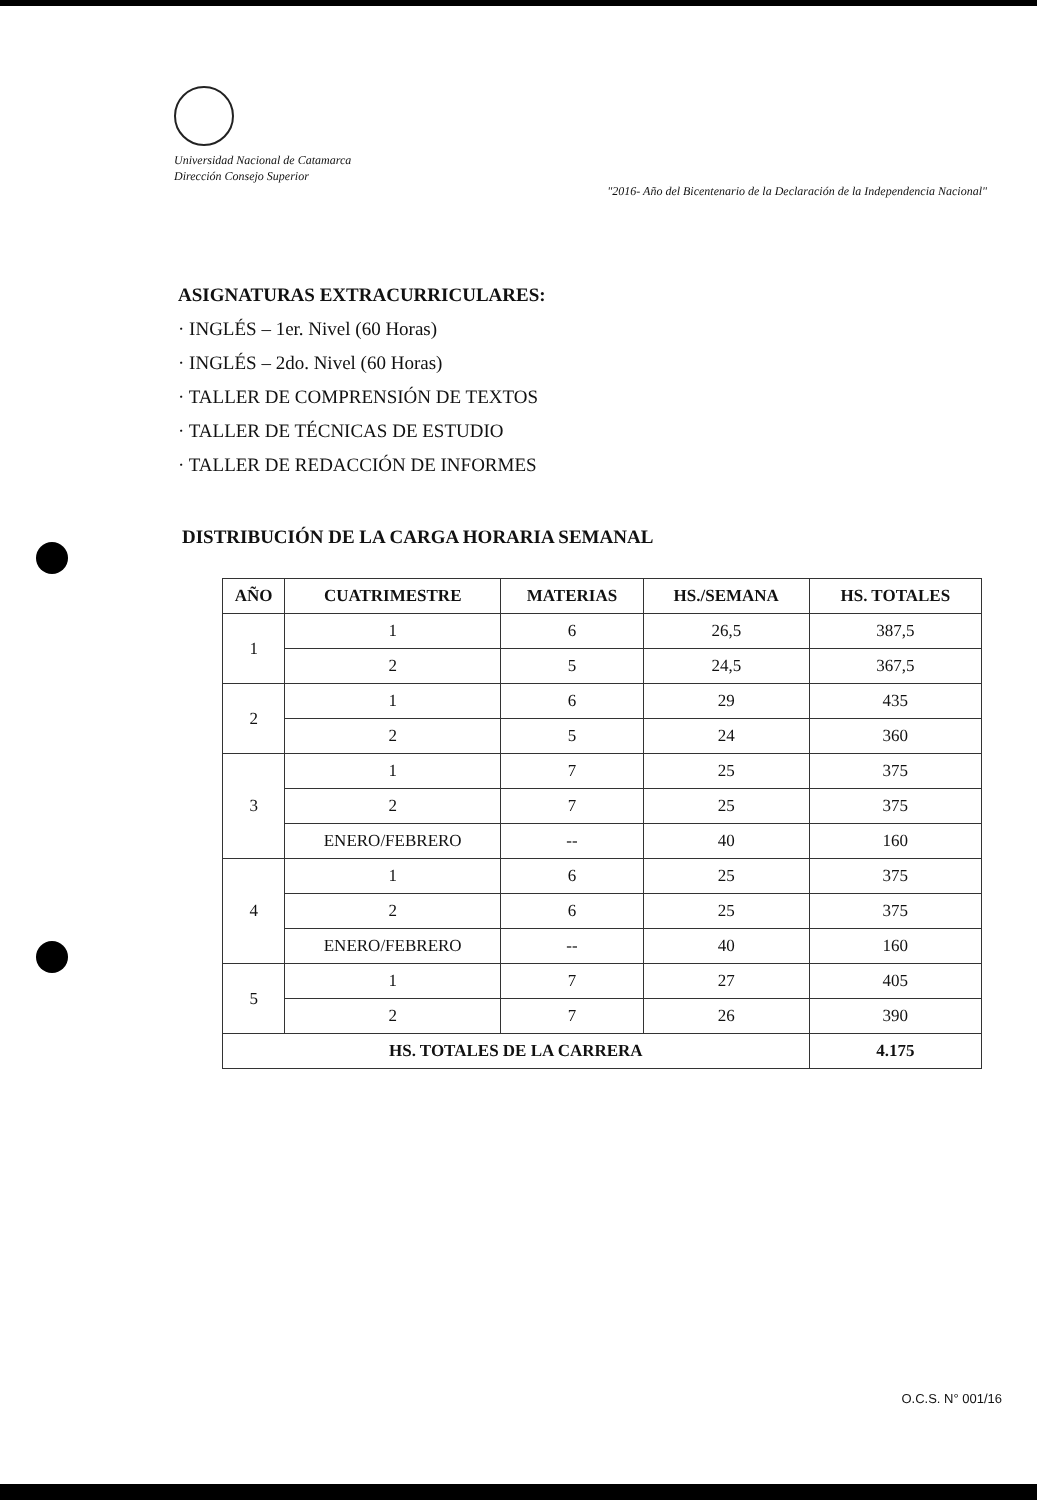Universidad Nacional de Catamarca
Dirección Consejo Superior
"2016- Año del Bicentenario de la Declaración de la Independencia Nacional"
ASIGNATURAS EXTRACURRICULARES:
· INGLÉS – 1er. Nivel (60 Horas)
· INGLÉS – 2do. Nivel (60 Horas)
· TALLER DE COMPRENSIÓN DE TEXTOS
· TALLER DE TÉCNICAS DE ESTUDIO
· TALLER DE REDACCIÓN DE INFORMES
DISTRIBUCIÓN DE LA CARGA HORARIA SEMANAL
| AÑO | CUATRIMESTRE | MATERIAS | HS./SEMANA | HS. TOTALES |
| --- | --- | --- | --- | --- |
| 1 | 1 | 6 | 26,5 | 387,5 |
| | 2 | 5 | 24,5 | 367,5 |
| 2 | 1 | 6 | 29 | 435 |
| | 2 | 5 | 24 | 360 |
| 3 | 1 | 7 | 25 | 375 |
| | 2 | 7 | 25 | 375 |
| | ENERO/FEBRERO | -- | 40 | 160 |
| 4 | 1 | 6 | 25 | 375 |
| | 2 | 6 | 25 | 375 |
| | ENERO/FEBRERO | -- | 40 | 160 |
| 5 | 1 | 7 | 27 | 405 |
| | 2 | 7 | 26 | 390 |
| HS. TOTALES DE LA CARRERA | | | | 4.175 |
O.C.S. N° 001/16